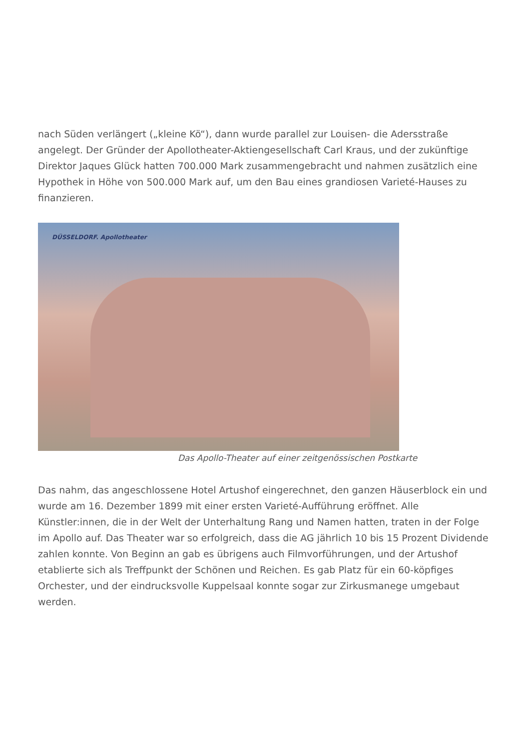nach Süden verlängert („kleine Kö“), dann wurde parallel zur Louisen- die Adersstraße angelegt. Der Gründer der Apollotheater-Aktiengesellschaft Carl Kraus, und der zukünftige Direktor Jaques Glück hatten 700.000 Mark zusammengebracht und nahmen zusätzlich eine Hypothek in Höhe von 500.000 Mark auf, um den Bau eines grandiosen Varieté-Hauses zu finanzieren.
DÜSSELDORF. Apollotheater
Das Apollo-Theater auf einer zeitgenössischen Postkarte
Das nahm, das angeschlossene Hotel Artushof eingerechnet, den ganzen Häuserblock ein und wurde am 16. Dezember 1899 mit einer ersten Varieté-Aufführung eröffnet. Alle Künstler:innen, die in der Welt der Unterhaltung Rang und Namen hatten, traten in der Folge im Apollo auf. Das Theater war so erfolgreich, dass die AG jährlich 10 bis 15 Prozent Dividende zahlen konnte. Von Beginn an gab es übrigens auch Filmvorführungen, und der Artushof etablierte sich als Treffpunkt der Schönen und Reichen. Es gab Platz für ein 60-köpfiges Orchester, und der eindrucksvolle Kuppelsaal konnte sogar zur Zirkusmanege umgebaut werden.